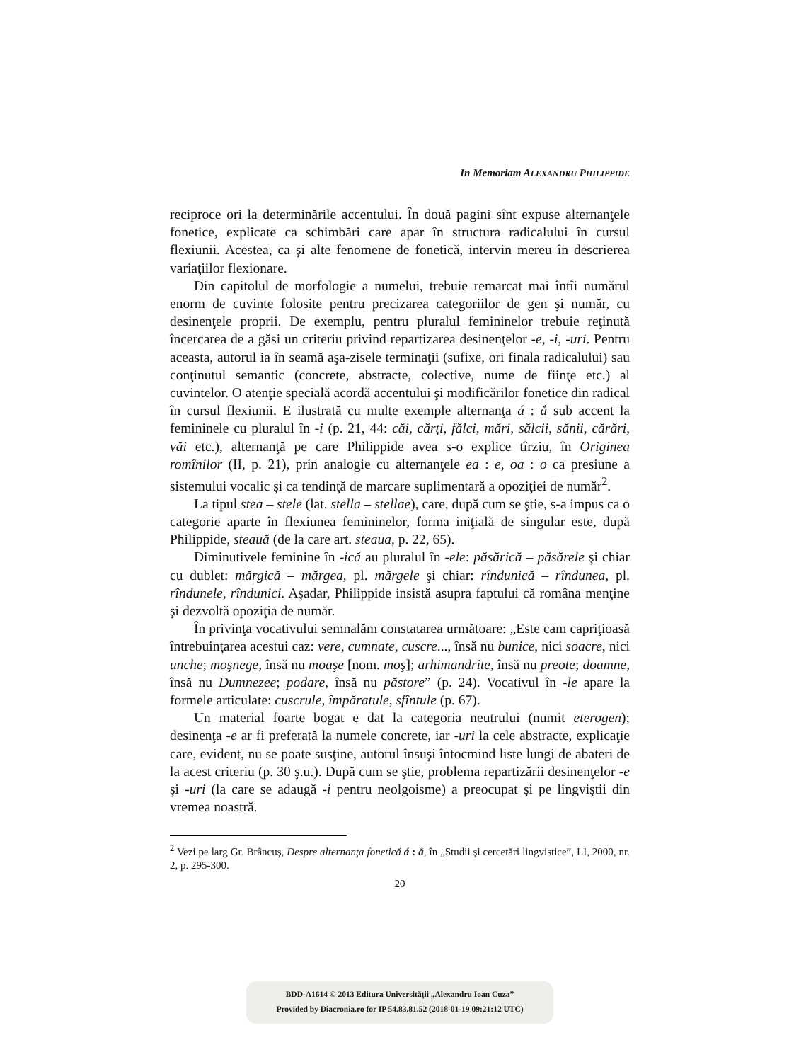In Memoriam ALEXANDRU PHILIPPIDE
reciproce ori la determinările accentului. În două pagini sînt expuse alternanţele fonetice, explicate ca schimbări care apar în structura radicalului în cursul flexiunii. Acestea, ca şi alte fenomene de fonetică, intervin mereu în descrierea variaţiilor flexionare.
Din capitolul de morfologie a numelui, trebuie remarcat mai întîi numărul enorm de cuvinte folosite pentru precizarea categoriilor de gen şi număr, cu desinenţele proprii. De exemplu, pentru pluralul femininelor trebuie reţinută încercarea de a găsi un criteriu privind repartizarea desinenţelor -e, -i, -uri. Pentru aceasta, autorul ia în seamă aşa-zisele terminaţii (sufixe, ori finala radicalului) sau conţinutul semantic (concrete, abstracte, colective, nume de fiinţe etc.) al cuvintelor. O atenţie specială acordă accentului şi modificărilor fonetice din radical în cursul flexiunii. E ilustrată cu multe exemple alternanţa á : ắ sub accent la femininele cu pluralul în -i (p. 21, 44: căi, cărţi, fălci, mări, sălcii, sănii, cărări, văi etc.), alternanţă pe care Philippide avea s-o explice tîrziu, în Originea romînilor (II, p. 21), prin analogie cu alternanţele ea : e, oa : o ca presiune a sistemului vocalic şi ca tendinţă de marcare suplimentară a opoziţiei de număr<sup>2</sup>.
La tipul stea – stele (lat. stella – stellae), care, după cum se ştie, s-a impus ca o categorie aparte în flexiunea femininelor, forma iniţială de singular este, după Philippide, steauă (de la care art. steaua, p. 22, 65).
Diminutivele feminine în -ică au pluralul în -ele: păsărică – păsărele şi chiar cu dublet: mărgică – mărgea, pl. mărgele şi chiar: rîndunică – rîndunea, pl. rîndunele, rîndunici. Aşadar, Philippide insistă asupra faptului că româna menţine şi dezvoltă opoziţia de număr.
În privinţa vocativului semnalăm constatarea următoare: „Este cam capriţioasă întrebuinţarea acestui caz: vere, cumnate, cuscre..., însă nu bunice, nici soacre, nici unche; moşnege, însă nu moaşe [nom. moş]; arhimandrite, însă nu preote; doamne, însă nu Dumnezee; podare, însă nu păstore” (p. 24). Vocativul în -le apare la formele articulate: cuscrule, împăratule, sfîntule (p. 67).
Un material foarte bogat e dat la categoria neutrului (numit eterogen); desinenţa -e ar fi preferată la numele concrete, iar -uri la cele abstracte, explicaţie care, evident, nu se poate susţine, autorul însuşi întocmind liste lungi de abateri de la acest criteriu (p. 30 ş.u.). După cum se ştie, problema repartizării desinenţelor -e şi -uri (la care se adaugă -i pentru neolgoisme) a preocupat şi pe lingviştii din vremea noastră.
<sup>2</sup> Vezi pe larg Gr. Brâncuş, Despre alternanţa fonetică á : ắ, în „Studii şi cercetări lingvistice”, LI, 2000, nr. 2, p. 295-300.
20
BDD-A1614 © 2013 Editura Universităţii „Alexandru Ioan Cuza”
Provided by Diacronia.ro for IP 54.83.81.52 (2018-01-19 09:21:12 UTC)